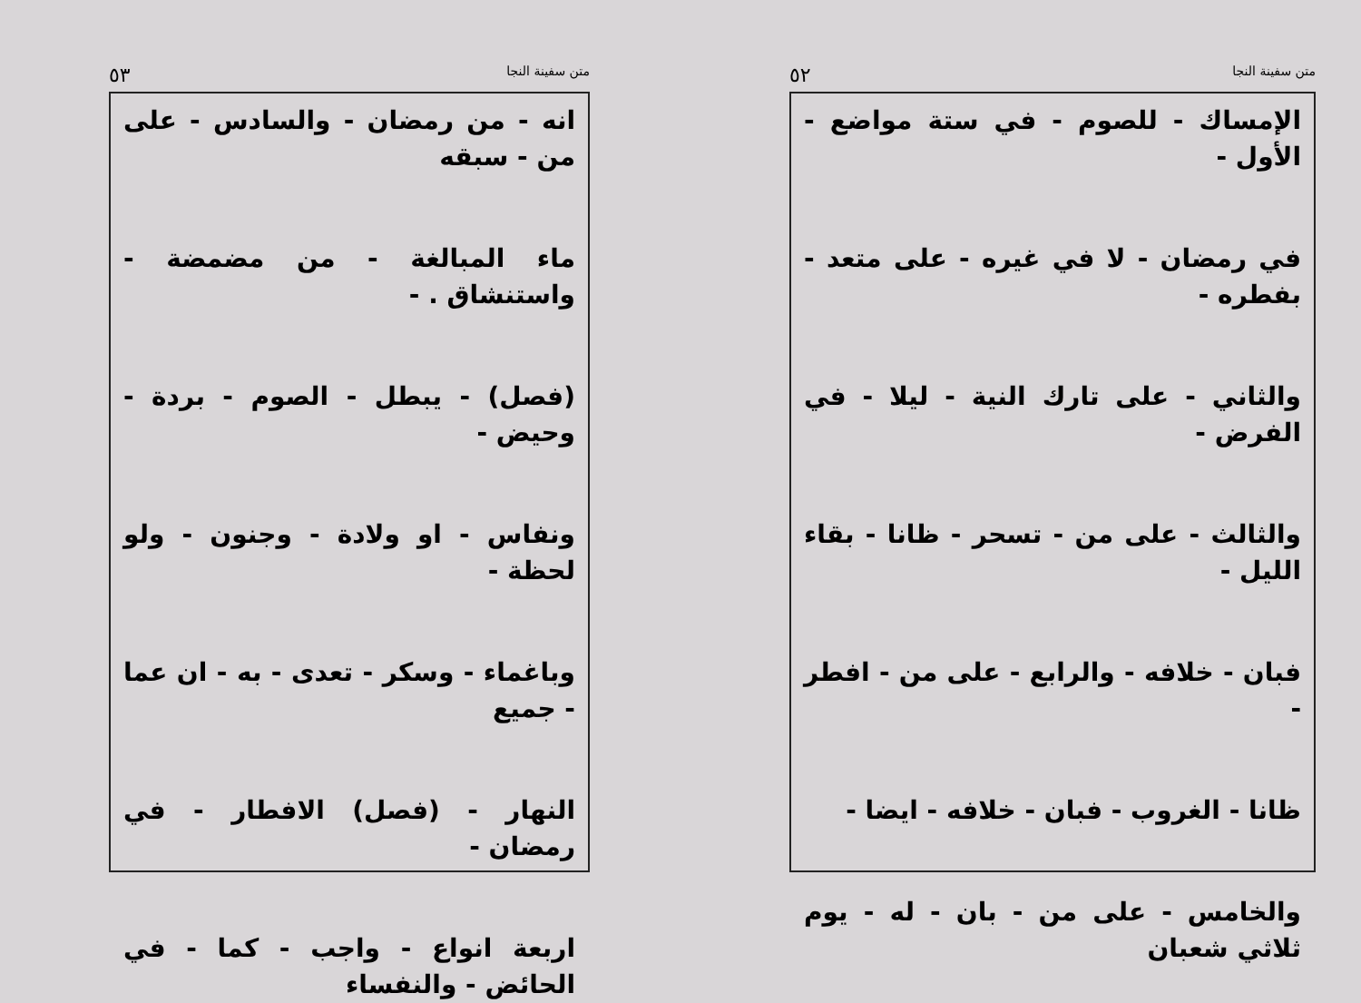متن سفينة النجا ٥٢
الإمساك - للصوم - في ستة مواضع - الأول -
في رمضان - لا في غيره - على متعد - بفطره -
والثاني - على تارك النية - ليلا - في الفرض -
والثالث - على من - تسحر - ظانا - بقاء الليل -
فبان - خلافه - والرابع - على من - افطر -
ظانا - الغروب - فبان - خلافه - ايضا -
والخامس - على من - بان - له - يوم ثلاثي شعبان
متن سفينة النجا ٥٣
انه - من رمضان - والسادس - على من - سبقه
ماء المبالغة - من مضمضة - واستنشاق . -
(فصل) - يبطل - الصوم - بردة - وحيض -
ونفاس - او ولادة - وجنون - ولو لحظة -
وباغماء - وسكر - تعدى - به - ان عما - جميع
النهار - (فصل) الافطار - في رمضان -
اربعة انواع - واجب - كما - في الحائض - والنفساء